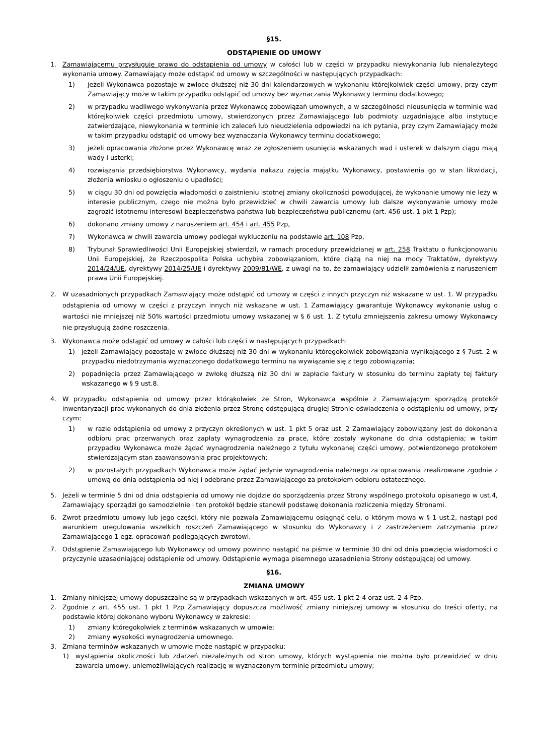§15.
ODSTĄPIENIE OD UMOWY
1. Zamawiającemu przysługuje prawo do odstąpienia od umowy w całości lub w części w przypadku niewykonania lub nienależytego wykonania umowy. Zamawiający może odstąpić od umowy w szczególności w następujących przypadkach:
1) jeżeli Wykonawca pozostaje w zwłoce dłuższej niż 30 dni kalendarzowych w wykonaniu którejkolwiek części umowy, przy czym Zamawiający może w takim przypadku odstąpić od umowy bez wyznaczania Wykonawcy terminu dodatkowego;
2) w przypadku wadliwego wykonywania przez Wykonawcę zobowiązań umownych, a w szczególności nieusunięcia w terminie wad którejkolwiek części przedmiotu umowy, stwierdzonych przez Zamawiającego lub podmioty uzgadniające albo instytucje zatwierdzające, niewykonania w terminie ich zaleceń lub nieudzielenia odpowiedzi na ich pytania, przy czym Zamawiający może w takim przypadku odstąpić od umowy bez wyznaczania Wykonawcy terminu dodatkowego;
3) jeżeli opracowania złożone przez Wykonawcę wraz ze zgłoszeniem usunięcia wskazanych wad i usterek w dalszym ciągu mają wady i usterki;
4) rozwiązania przedsiębiorstwa Wykonawcy, wydania nakazu zajęcia majątku Wykonawcy, postawienia go w stan likwidacji, złożenia wniosku o ogłoszeniu o upadłości;
5) w ciągu 30 dni od powzięcia wiadomości o zaistnieniu istotnej zmiany okoliczności powodującej, że wykonanie umowy nie leży w interesie publicznym, czego nie można było przewidzieć w chwili zawarcia umowy lub dalsze wykonywanie umowy może zagrozić istotnemu interesowi bezpieczeństwa państwa lub bezpieczeństwu publicznemu (art. 456 ust. 1 pkt 1 Pzp);
6) dokonano zmiany umowy z naruszeniem art. 454 i art. 455 Pzp,
7) Wykonawca w chwili zawarcia umowy podlegał wykluczeniu na podstawie art. 108 Pzp,
8) Trybunał Sprawiedliwości Unii Europejskiej stwierdził, w ramach procedury przewidzianej w art. 258 Traktatu o funkcjonowaniu Unii Europejskiej, że Rzeczpospolita Polska uchybiła zobowiązaniom, które ciążą na niej na mocy Traktatów, dyrektywy 2014/24/UE, dyrektywy 2014/25/UE i dyrektywy 2009/81/WE, z uwagi na to, że zamawiający udzielił zamówienia z naruszeniem prawa Unii Europejskiej.
2. W uzasadnionych przypadkach Zamawiający może odstąpić od umowy w części z innych przyczyn niż wskazane w ust. 1. W przypadku odstąpienia od umowy w części z przyczyn innych niż wskazane w ust. 1 Zamawiający gwarantuje Wykonawcy wykonanie usług o wartości nie mniejszej niż 50% wartości przedmiotu umowy wskazanej w § 6 ust. 1. Z tytułu zmniejszenia zakresu umowy Wykonawcy nie przysługują żadne roszczenia.
3. Wykonawca może odstąpić od umowy w całości lub części w następujących przypadkach:
1) jeżeli Zamawiający pozostaje w zwłoce dłuższej niż 30 dni w wykonaniu któregokolwiek zobowiązania wynikającego z § 7ust. 2 w przypadku niedotrzymania wyznaczonego dodatkowego terminu na wywiązanie się z tego zobowiązania;
2) popadnięcia przez Zamawiającego w zwłokę dłuższą niż 30 dni w zapłacie faktury w stosunku do terminu zapłaty tej faktury wskazanego w § 9 ust.8.
4. W przypadku odstąpienia od umowy przez którąkolwiek ze Stron, Wykonawca wspólnie z Zamawiającym sporządzą protokół inwentaryzacji prac wykonanych do dnia złożenia przez Stronę odstępującą drugiej Stronie oświadczenia o odstąpieniu od umowy, przy czym:
1) w razie odstąpienia od umowy z przyczyn określonych w ust. 1 pkt 5 oraz ust. 2 Zamawiający zobowiązany jest do dokonania odbioru prac przerwanych oraz zapłaty wynagrodzenia za prace, które zostały wykonane do dnia odstąpienia; w takim przypadku Wykonawca może żądać wynagrodzenia należnego z tytułu wykonanej części umowy, potwierdzonego protokołem stwierdzającym stan zaawansowania prac projektowych;
2) w pozostałych przypadkach Wykonawca może żądać jedynie wynagrodzenia należnego za opracowania zrealizowane zgodnie z umową do dnia odstąpienia od niej i odebrane przez Zamawiającego za protokołem odbioru ostatecznego.
5. Jeżeli w terminie 5 dni od dnia odstąpienia od umowy nie dojdzie do sporządzenia przez Strony wspólnego protokołu opisanego w ust.4, Zamawiający sporządzi go samodzielnie i ten protokół będzie stanowił podstawę dokonania rozliczenia między Stronami.
6. Zwrot przedmiotu umowy lub jego części, który nie pozwala Zamawiającemu osiągnąć celu, o którym mowa w § 1 ust.2, nastąpi pod warunkiem uregulowania wszelkich roszczeń Zamawiającego w stosunku do Wykonawcy i z zastrzeżeniem zatrzymania przez Zamawiającego 1 egz. opracowań podlegających zwrotowi.
7. Odstąpienie Zamawiającego lub Wykonawcy od umowy powinno nastąpić na piśmie w terminie 30 dni od dnia powzięcia wiadomości o przyczynie uzasadniającej odstąpienie od umowy. Odstąpienie wymaga pisemnego uzasadnienia Strony odstępującej od umowy.
§16.
ZMIANA UMOWY
1. Zmiany niniejszej umowy dopuszczalne są w przypadkach wskazanych w art. 455 ust. 1 pkt 2-4 oraz ust. 2-4 Pzp.
2. Zgodnie z art. 455 ust. 1 pkt 1 Pzp Zamawiający dopuszcza możliwość zmiany niniejszej umowy w stosunku do treści oferty, na podstawie której dokonano wyboru Wykonawcy w zakresie:
1) zmiany któregokolwiek z terminów wskazanych w umowie;
2) zmiany wysokości wynagrodzenia umownego.
3. Zmiana terminów wskazanych w umowie może nastąpić w przypadku:
1) wystąpienia okoliczności lub zdarzeń niezależnych od stron umowy, których wystąpienia nie można było przewidzieć w dniu zawarcia umowy, uniemożliwiających realizację w wyznaczonym terminie przedmiotu umowy;